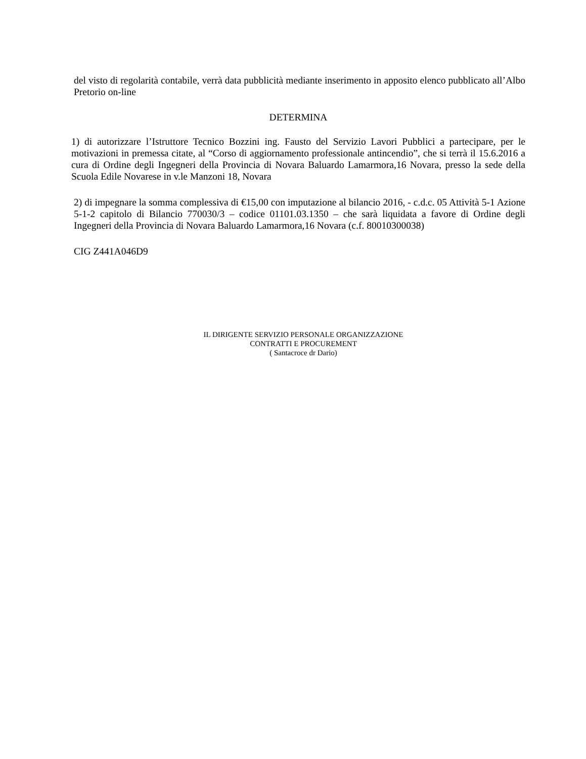del visto di regolarità contabile, verrà data pubblicità mediante inserimento in apposito elenco pubblicato all’Albo Pretorio on-line
DETERMINA
1) di autorizzare l’Istruttore Tecnico Bozzini ing. Fausto del Servizio Lavori Pubblici a partecipare, per le motivazioni in premessa citate, al “Corso di aggiornamento professionale antincendio”, che si terrà il 15.6.2016 a cura di Ordine degli Ingegneri della Provincia di Novara Baluardo Lamarmora,16 Novara, presso la sede della Scuola Edile Novarese in v.le Manzoni 18, Novara
2) di impegnare la somma complessiva di €15,00 con imputazione al bilancio 2016, - c.d.c. 05 Attività 5-1 Azione 5-1-2 capitolo di Bilancio 770030/3 – codice 01101.03.1350 – che sarà liquidata a favore di Ordine degli Ingegneri della Provincia di Novara Baluardo Lamarmora,16 Novara (c.f. 80010300038)
CIG Z441A046D9
IL DIRIGENTE SERVIZIO PERSONALE ORGANIZZAZIONE
CONTRATTI E PROCUREMENT
( Santacroce dr Dario)